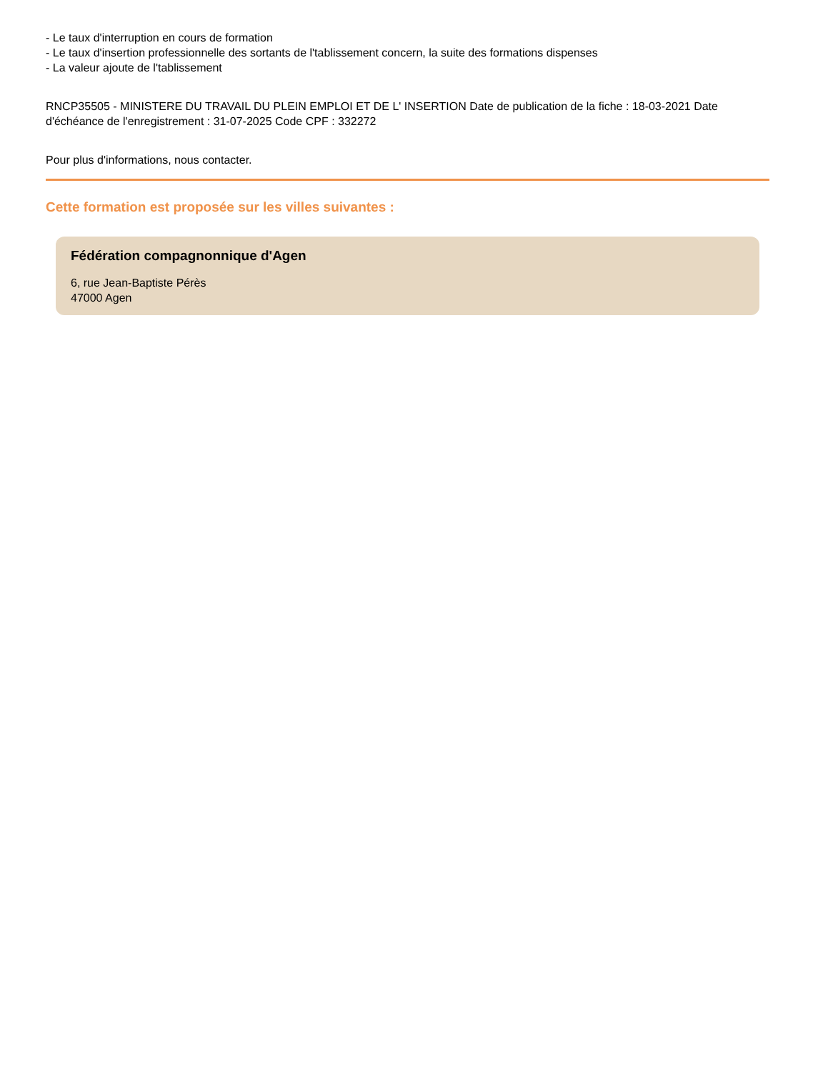- Le taux d'interruption en cours de formation
- Le taux d'insertion professionnelle des sortants de l'tablissement concern, la suite des formations dispenses
- La valeur ajoute de l'tablissement
RNCP35505 - MINISTERE DU TRAVAIL DU PLEIN EMPLOI ET DE L' INSERTION Date de publication de la fiche : 18-03-2021 Date d'échéance de l'enregistrement : 31-07-2025 Code CPF : 332272
Pour plus d'informations, nous contacter.
Cette formation est proposée sur les villes suivantes :
Fédération compagnonnique d'Agen
6, rue Jean-Baptiste Pérès
47000 Agen